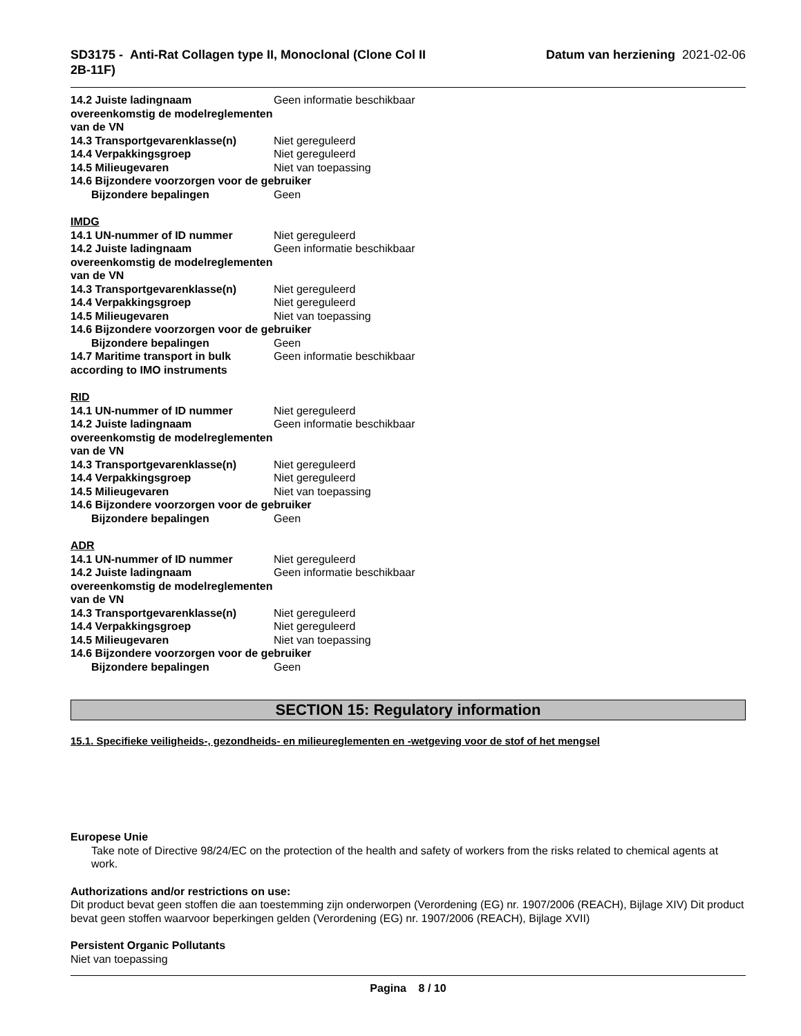SD3175 - Anti-Rat Collagen type II, Monoclonal (Clone Col II 2B-11F)
Datum van herziening 2021-02-06
14.2 Juiste ladingnaam overeenkomstig de modelreglementen van de VN
Geen informatie beschikbaar
14.3 Transportgevarenklasse(n) Niet gereguleerd
14.4 Verpakkingsgroep Niet gereguleerd
14.5 Milieugevaren Niet van toepassing
14.6 Bijzondere voorzorgen voor de gebruiker
Bijzondere bepalingen Geen
IMDG
14.1 UN-nummer of ID nummer Niet gereguleerd
14.2 Juiste ladingnaam overeenkomstig de modelreglementen van de VN
Geen informatie beschikbaar
14.3 Transportgevarenklasse(n) Niet gereguleerd
14.4 Verpakkingsgroep Niet gereguleerd
14.5 Milieugevaren Niet van toepassing
14.6 Bijzondere voorzorgen voor de gebruiker
Bijzondere bepalingen Geen
14.7 Maritime transport in bulk according to IMO instruments
Geen informatie beschikbaar
RID
14.1 UN-nummer of ID nummer Niet gereguleerd
14.2 Juiste ladingnaam overeenkomstig de modelreglementen van de VN
Geen informatie beschikbaar
14.3 Transportgevarenklasse(n) Niet gereguleerd
14.4 Verpakkingsgroep Niet gereguleerd
14.5 Milieugevaren Niet van toepassing
14.6 Bijzondere voorzorgen voor de gebruiker
Bijzondere bepalingen Geen
ADR
14.1 UN-nummer of ID nummer Niet gereguleerd
14.2 Juiste ladingnaam overeenkomstig de modelreglementen van de VN
Geen informatie beschikbaar
14.3 Transportgevarenklasse(n) Niet gereguleerd
14.4 Verpakkingsgroep Niet gereguleerd
14.5 Milieugevaren Niet van toepassing
14.6 Bijzondere voorzorgen voor de gebruiker
Bijzondere bepalingen Geen
SECTION 15: Regulatory information
15.1. Specifieke veiligheids-, gezondheids- en milieureglementen en -wetgeving voor de stof of het mengsel
Europese Unie
Take note of Directive 98/24/EC on the protection of the health and safety of workers from the risks related to chemical agents at work.
Authorizations and/or restrictions on use:
Dit product bevat geen stoffen die aan toestemming zijn onderworpen (Verordening (EG) nr. 1907/2006 (REACH), Bijlage XIV) Dit product bevat geen stoffen waarvoor beperkingen gelden (Verordening (EG) nr. 1907/2006 (REACH), Bijlage XVII)
Persistent Organic Pollutants
Niet van toepassing
Pagina 8 / 10